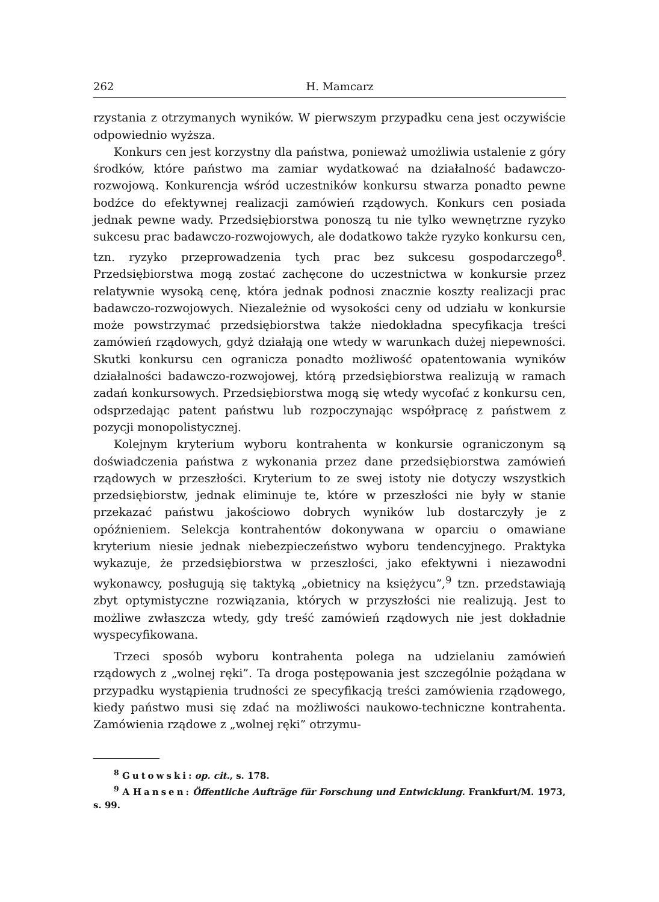262 H. Mamcarz
rzystania z otrzymanych wyników. W pierwszym przypadku cena jest oczywiście odpowiednio wyższa.
Konkurs cen jest korzystny dla państwa, ponieważ umożliwia ustalenie z góry środków, które państwo ma zamiar wydatkować na działalność badawczo-rozwojową. Konkurencja wśród uczestników konkursu stwarza ponadto pewne bodźce do efektywnej realizacji zamówień rządowych. Konkurs cen posiada jednak pewne wady. Przedsiębiorstwa ponoszą tu nie tylko wewnętrzne ryzyko sukcesu prac badawczo-rozwojowych, ale dodatkowo także ryzyko konkursu cen, tzn. ryzyko przeprowadzenia tych prac bez sukcesu gospodarczego<sup>8</sup>. Przedsiębiorstwa mogą zostać zachęcone do uczestnictwa w konkursie przez relatywnie wysoką cenę, która jednak podnosi znacznie koszty realizacji prac badawczo-rozwojowych. Niezależnie od wysokości ceny od udziału w konkursie może powstrzymać przedsiębiorstwa także niedokładna specyfikacja treści zamówień rządowych, gdyż działają one wtedy w warunkach dużej niepewności. Skutki konkursu cen ogranicza ponadto możliwość opatentowania wyników działalności badawczo-rozwojowej, którą przedsiębiorstwa realizują w ramach zadań konkursowych. Przedsiębiorstwa mogą się wtedy wycofać z konkursu cen, odsprzedając patent państwu lub rozpoczynając współpracę z państwem z pozycji monopolistycznej.
Kolejnym kryterium wyboru kontrahenta w konkursie ograniczonym są doświadczenia państwa z wykonania przez dane przedsiębiorstwa zamówień rządowych w przeszłości. Kryterium to ze swej istoty nie dotyczy wszystkich przedsiębiorstw, jednak eliminuje te, które w przeszłości nie były w stanie przekazać państwu jakościowo dobrych wyników lub dostarczyły je z opóźnieniem. Selekcja kontrahentów dokonywana w oparciu o omawiane kryterium niesie jednak niebezpieczeństwo wyboru tendencyjnego. Praktyka wykazuje, że przedsiębiorstwa w przeszłości, jako efektywni i niezawodni wykonawcy, posługują się taktyką „obietnicy na księżycu”,<sup>9</sup> tzn. przedstawiają zbyt optymistyczne rozwiązania, których w przyszłości nie realizują. Jest to możliwe zwłaszcza wtedy, gdy treść zamówień rządowych nie jest dokładnie wyspecyfikowana.
Trzeci sposób wyboru kontrahenta polega na udzielaniu zamówień rządowych z „wolnej ręki”. Ta droga postępowania jest szczególnie pożądana w przypadku wystąpienia trudności ze specyfikacją treści zamówienia rządowego, kiedy państwo musi się zdać na możliwości naukowo-techniczne kontrahenta. Zamówienia rządowe z „wolnej ręki” otrzymu-
<sup>8</sup> Gutowski: op. cit., s. 178.
<sup>9</sup> A Hansen: Öffentliche Aufträge für Forschung und Entwicklung. Frankfurt/M. 1973, s. 99.